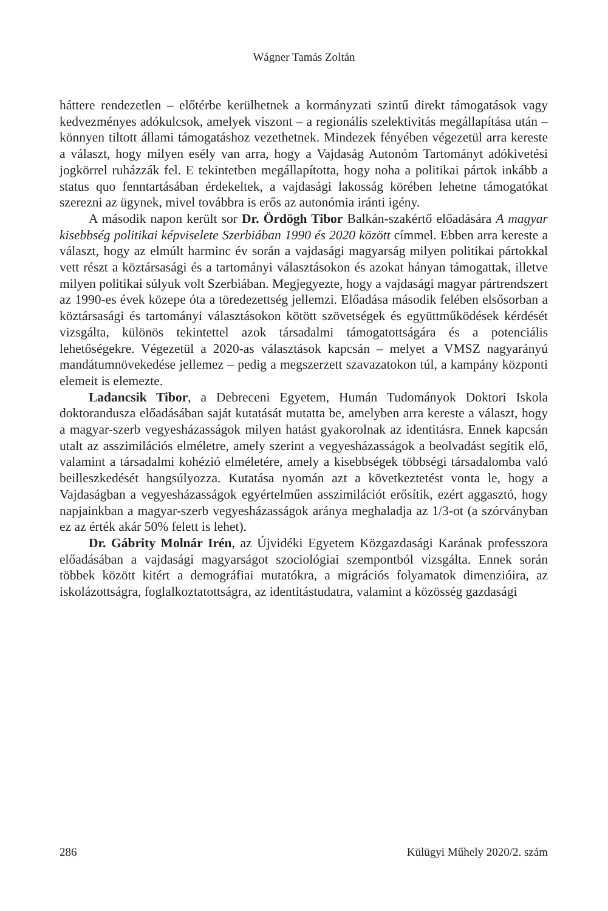Wágner Tamás Zoltán
háttere rendezetlen – előtérbe kerülhetnek a kormányzati szintű direkt támogatások vagy kedvezményes adókulcsok, amelyek viszont – a regionális szelektivitás megállapítása után – könnyen tiltott állami támogatáshoz vezethetnek. Mindezek fényében végezetül arra kereste a választ, hogy milyen esély van arra, hogy a Vajdaság Autonóm Tartományt adókivetési jogkörrel ruházzák fel. E tekintetben megállapította, hogy noha a politikai pártok inkább a status quo fenntartásában érdekeltek, a vajdasági lakosság körében lehetne támogatókat szerezni az ügynek, mivel továbbra is erős az autonómia iránti igény.
A második napon került sor Dr. Ördögh Tibor Balkán-szakértő előadására A magyar kisebbség politikai képviselete Szerbiában 1990 és 2020 között címmel. Ebben arra kereste a választ, hogy az elmúlt harminc év során a vajdasági magyarság milyen politikai pártokkal vett részt a köztársasági és a tartományi választásokon és azokat hányan támogattak, illetve milyen politikai súlyuk volt Szerbiában. Megjegyezte, hogy a vajdasági magyar pártrendszert az 1990-es évek közepe óta a töredezettség jellemzi. Előadása második felében elsősorban a köztársasági és tartományi választásokon kötött szövetségek és együttműködések kérdését vizsgálta, különös tekintettel azok társadalmi támogatottságára és a potenciális lehetőségekre. Végezetül a 2020-as választások kapcsán – melyet a VMSZ nagyarányú mandátumnövekedése jellemez – pedig a megszerzett szavazatokon túl, a kampány központi elemeit is elemezte.
Ladancsik Tibor, a Debreceni Egyetem, Humán Tudományok Doktori Iskola doktorandusza előadásában saját kutatását mutatta be, amelyben arra kereste a választ, hogy a magyar-szerb vegyesházasságok milyen hatást gyakorolnak az identitásra. Ennek kapcsán utalt az asszimilációs elméletre, amely szerint a vegyesházasságok a beolvadást segítik elő, valamint a társadalmi kohézió elméletére, amely a kisebbségek többségi társadalomba való beilleszkedését hangsúlyozza. Kutatása nyomán azt a következtetést vonta le, hogy a Vajdaságban a vegyesházasságok egyértelműen asszimilációt erősítik, ezért aggasztó, hogy napjainkban a magyar-szerb vegyesházasságok aránya meghaladja az 1/3-ot (a szórványban ez az érték akár 50% felett is lehet).
Dr. Gábrity Molnár Irén, az Újvidéki Egyetem Közgazdasági Karának professzora előadásában a vajdasági magyarságot szociológiai szempontból vizsgálta. Ennek során többek között kitért a demográfiai mutatókra, a migrációs folyamatok dimenzióira, az iskolázottságra, foglalkoztatottságra, az identitástudatra, valamint a közösség gazdasági
286 Külügyi Műhely 2020/2. szám